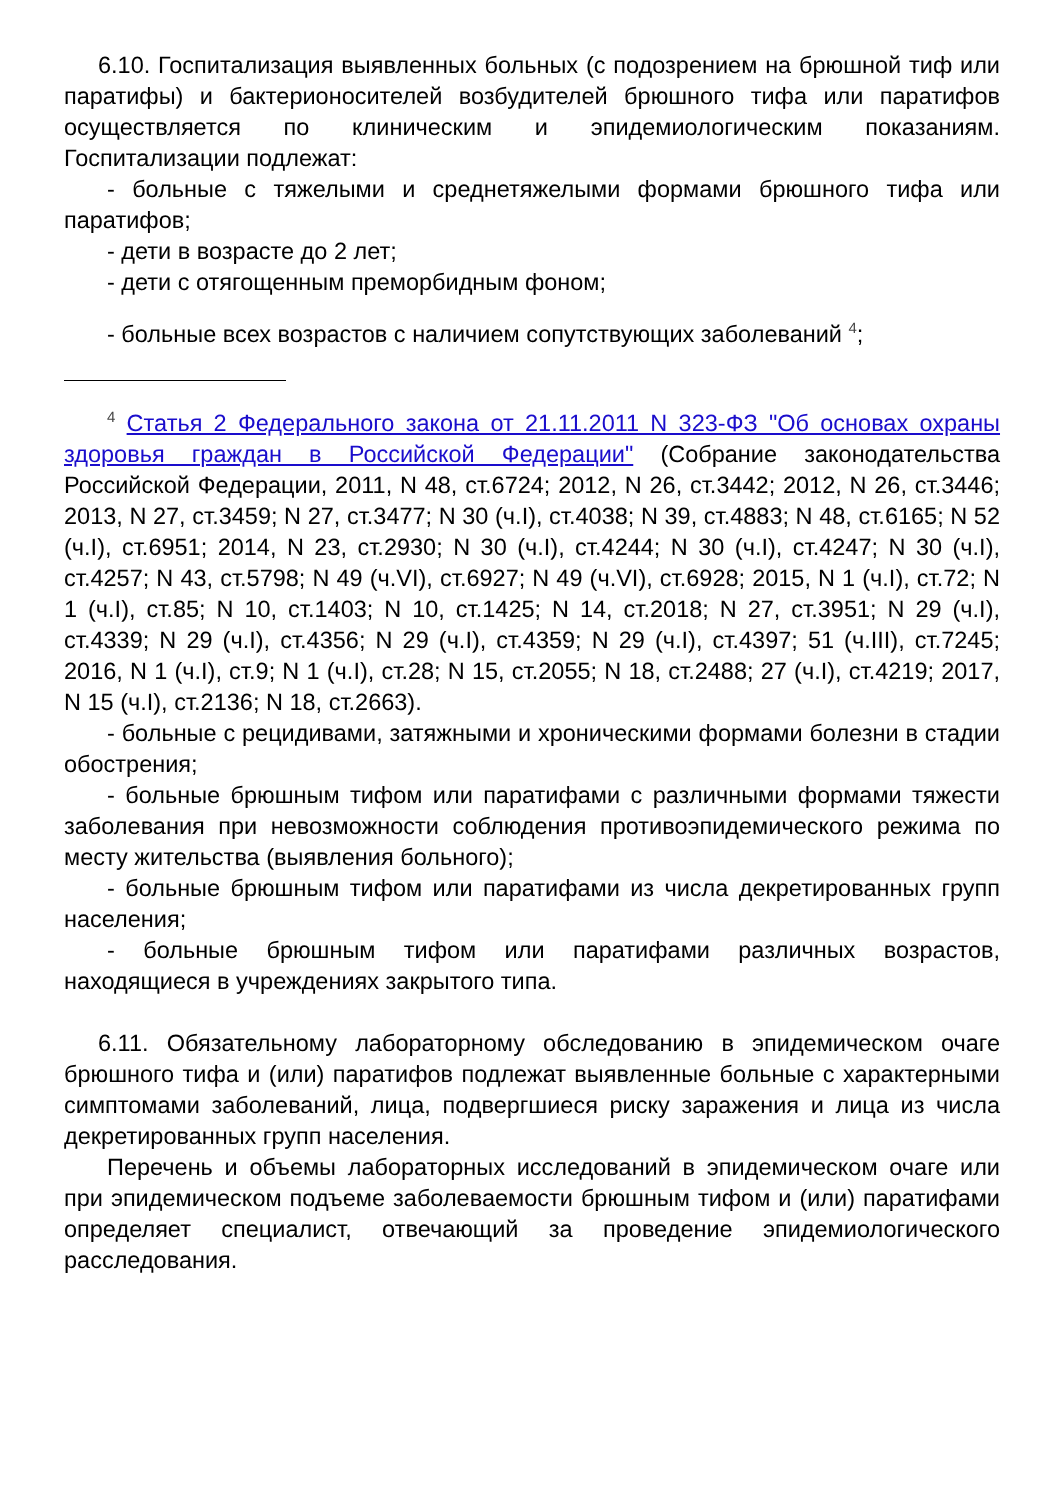6.10. Госпитализация выявленных больных (с подозрением на брюшной тиф или паратифы) и бактерионосителей возбудителей брюшного тифа или паратифов осуществляется по клиническим и эпидемиологическим показаниям. Госпитализации подлежат:
- больные с тяжелыми и среднетяжелыми формами брюшного тифа или паратифов;
- дети в возрасте до 2 лет;
- дети с отягощенным преморбидным фоном;
- больные всех возрастов с наличием сопутствующих заболеваний <sup>4</sup>;
<sup>4</sup> Статья 2 Федерального закона от 21.11.2011 N 323-ФЗ "Об основах охраны здоровья граждан в Российской Федерации" (Собрание законодательства Российской Федерации, 2011, N 48, ст.6724; 2012, N 26, ст.3442; 2012, N 26, ст.3446; 2013, N 27, ст.3459; N 27, ст.3477; N 30 (ч.I), ст.4038; N 39, ст.4883; N 48, ст.6165; N 52 (ч.I), ст.6951; 2014, N 23, ст.2930; N 30 (ч.I), ст.4244; N 30 (ч.I), ст.4247; N 30 (ч.I), ст.4257; N 43, ст.5798; N 49 (ч.VI), ст.6927; N 49 (ч.VI), ст.6928; 2015, N 1 (ч.I), ст.72; N 1 (ч.I), ст.85; N 10, ст.1403; N 10, ст.1425; N 14, ст.2018; N 27, ст.3951; N 29 (ч.I), ст.4339; N 29 (ч.I), ст.4356; N 29 (ч.I), ст.4359; N 29 (ч.I), ст.4397; 51 (ч.III), ст.7245; 2016, N 1 (ч.I), ст.9; N 1 (ч.I), ст.28; N 15, ст.2055; N 18, ст.2488; 27 (ч.I), ст.4219; 2017, N 15 (ч.I), ст.2136; N 18, ст.2663).
- больные с рецидивами, затяжными и хроническими формами болезни в стадии обострения;
- больные брюшным тифом или паратифами с различными формами тяжести заболевания при невозможности соблюдения противоэпидемического режима по месту жительства (выявления больного);
- больные брюшным тифом или паратифами из числа декретированных групп населения;
- больные брюшным тифом или паратифами различных возрастов, находящиеся в учреждениях закрытого типа.
6.11. Обязательному лабораторному обследованию в эпидемическом очаге брюшного тифа и (или) паратифов подлежат выявленные больные с характерными симптомами заболеваний, лица, подвергшиеся риску заражения и лица из числа декретированных групп населения.
Перечень и объемы лабораторных исследований в эпидемическом очаге или при эпидемическом подъеме заболеваемости брюшным тифом и (или) паратифами определяет специалист, отвечающий за проведение эпидемиологического расследования.